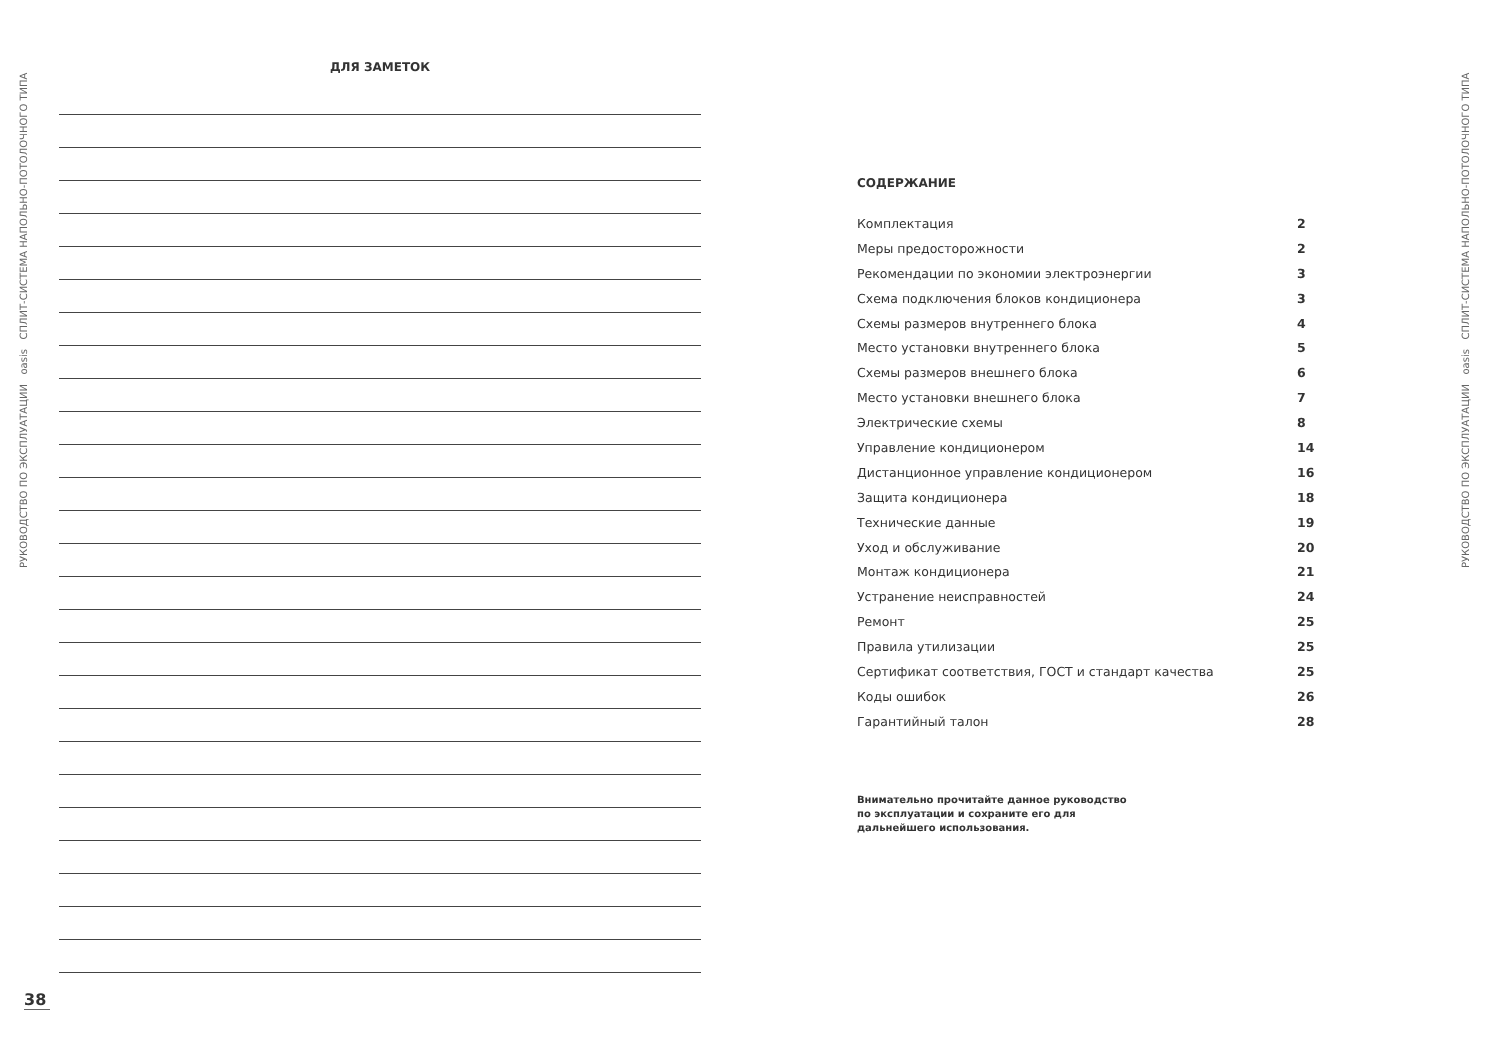РУКОВОДСТВО ПО ЭКСПЛУАТАЦИИ oasis СПЛИТ-СИСТЕМА НАПОЛЬНО-ПОТОЛОЧНОГО ТИПА
РУКОВОДСТВО ПО ЭКСПЛУАТАЦИИ oasis СПЛИТ-СИСТЕМА НАПОЛЬНО-ПОТОЛОЧНОГО ТИПА
ДЛЯ ЗАМЕТОК
38
СОДЕРЖАНИЕ
Комплектация 2
Меры предосторожности 2
Рекомендации по экономии электроэнергии 3
Схема подключения блоков кондиционера 3
Схемы размеров внутреннего блока 4
Место установки внутреннего блока 5
Схемы размеров внешнего блока 6
Место установки внешнего блока 7
Электрические схемы 8
Управление кондиционером 14
Дистанционное управление кондиционером 16
Защита кондиционера 18
Технические данные 19
Уход и обслуживание 20
Монтаж кондиционера 21
Устранение неисправностей 24
Ремонт 25
Правила утилизации 25
Сертификат соответствия, ГОСТ и стандарт качества 25
Коды ошибок 26
Гарантийный талон 28
Внимательно прочитайте данное руководство
по эксплуатации и сохраните его для
дальнейшего использования.